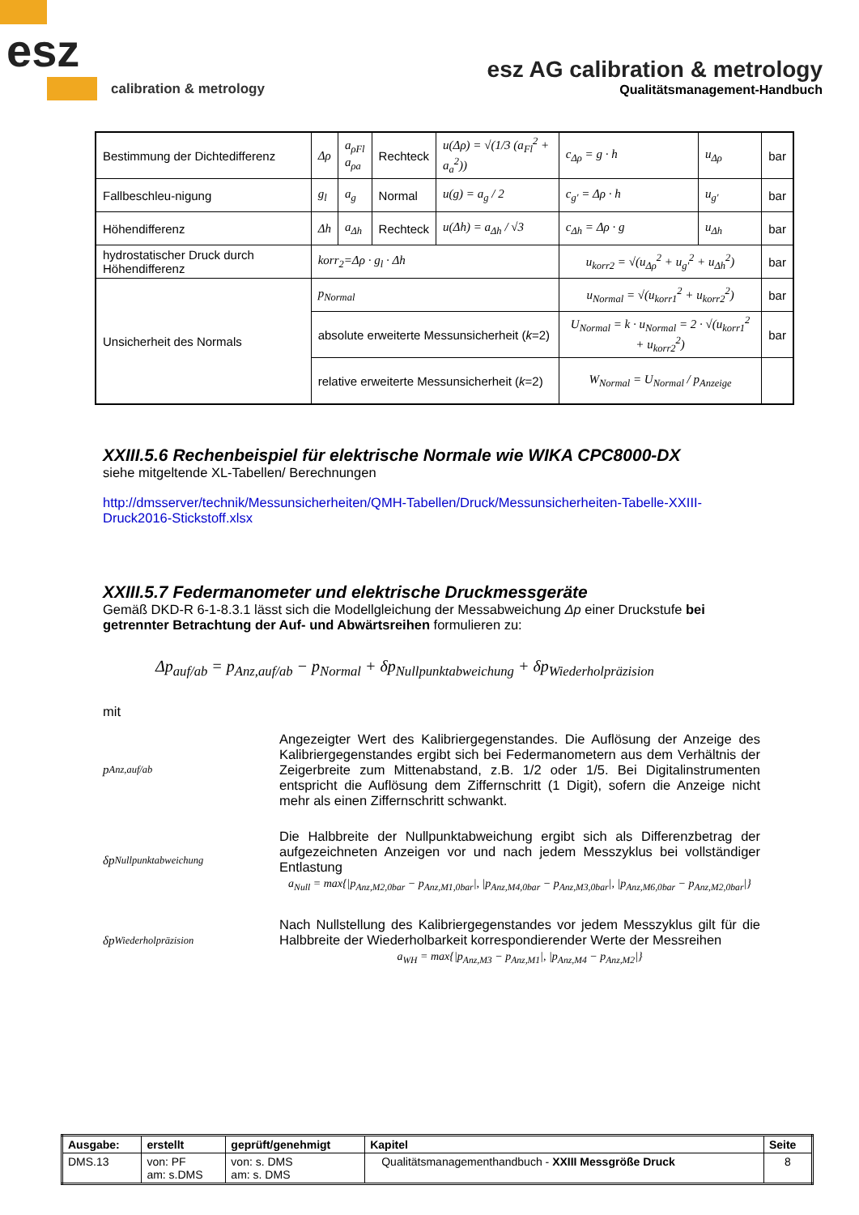esz
calibration & metrology
esz AG calibration & metrology
Qualitätsmanagement-Handbuch
| Bestimmung der Dichtedifferenz | Δρ | a<sub>ρFl</sub> a<sub>ρa</sub> | Rechteck | u(Δρ) = √(1/3 (a<sub>Fl</sub><sup>2</sup> + a<sub>a</sub><sup>2</sup>)) | c<sub>Δρ</sub> = g · h | u<sub>Δρ</sub> | bar |
| Fallbeschleu-nigung | g<sub>l</sub> | a<sub>g</sub> | Normal | u(g) = a<sub>g</sub> / 2 | c<sub>g'</sub> = Δρ · h | u<sub>g'</sub> | bar |
| Höhendifferenz | Δh | a<sub>Δh</sub> | Rechteck | u(Δh) = a<sub>Δh</sub> / √3 | c<sub>Δh</sub> = Δρ · g | u<sub>Δh</sub> | bar |
| hydrostatischer Druck durch Höhendifferenz | korr<sub>2</sub>=Δρ · g<sub>l</sub> · Δh | | | | u<sub>korr2</sub> = √(u<sub>Δρ</sub><sup>2</sup> + u<sub>g'</sub><sup>2</sup> + u<sub>Δh</sub><sup>2</sup>) | | bar |
| Unsicherheit des Normals | p<sub>Normal</sub> | | | | u<sub>Normal</sub> = √(u<sub>korr1</sub><sup>2</sup> + u<sub>korr2</sub><sup>2</sup>) | | bar |
| | absolute erweiterte Messunsicherheit ( k =2) | | | | U<sub>Normal</sub> = k · u<sub>Normal</sub> = 2 · √(u<sub>korr1</sub><sup>2</sup> + u<sub>korr2</sub><sup>2</sup>) | | bar |
| | relative erweiterte Messunsicherheit ( k =2) | | | | W<sub>Normal</sub> = U<sub>Normal</sub> / p<sub>Anzeige</sub> | | |
XXIII.5.6 Rechenbeispiel für elektrische Normale wie WIKA CPC8000-DX
siehe mitgeltende XL-Tabellen/ Berechnungen
http://dmsserver/technik/Messunsicherheiten/QMH-Tabellen/Druck/Messunsicherheiten-Tabelle-XXIII-Druck2016-Stickstoff.xlsx
XXIII.5.7 Federmanometer und elektrische Druckmessgeräte
Gemäß DKD-R 6-1-8.3.1 lässt sich die Modellgleichung der Messabweichung Δp einer Druckstufe bei getrennter Betrachtung der Auf- und Abwärtsreihen formulieren zu:
Δp<sub>auf/ab</sub> = p<sub>Anz,auf/ab</sub> − p<sub>Normal</sub> + δp<sub>Nullpunktabweichung</sub> + δp<sub>Wiederholpräzision</sub>
mit
p<sub>Anz,auf/ab</sub> Angezeigter Wert des Kalibriergegenstandes. Die Auflösung der Anzeige des Kalibriergegenstandes ergibt sich bei Federmanometern aus dem Verhältnis der Zeigerbreite zum Mittenabstand, z.B. 1/2 oder 1/5. Bei Digitalinstrumenten entspricht die Auflösung dem Ziffernschritt (1 Digit), sofern die Anzeige nicht mehr als einen Ziffernschritt schwankt.
δp<sub>Nullpunktabweichung</sub> Die Halbbreite der Nullpunktabweichung ergibt sich als Differenzbetrag der aufgezeichneten Anzeigen vor und nach jedem Messzyklus bei vollständiger Entlastung
a<sub>Null</sub> = max{|p<sub>Anz,M2,0bar</sub> − p<sub>Anz,M1,0bar</sub>|, |p<sub>Anz,M4,0bar</sub> − p<sub>Anz,M3,0bar</sub>|, |p<sub>Anz,M6,0bar</sub> − p<sub>Anz,M2,0bar</sub>|}
δp<sub>Wiederholpräzision</sub> Nach Nullstellung des Kalibriergegenstandes vor jedem Messzyklus gilt für die Halbbreite der Wiederholbarkeit korrespondierender Werte der Messreihen
a<sub>WH</sub> = max{|p<sub>Anz,M3</sub> − p<sub>Anz,M1</sub>|, |p<sub>Anz,M4</sub> − p<sub>Anz,M2</sub>|}
| Ausgabe: | erstellt | geprüft/genehmigt | Kapitel | Seite |
| DMS.13 | von: PF am: s.DMS | von: s. DMS am: s. DMS | Qualitätsmanagementhandbuch - XXIII Messgröße Druck | 8 |